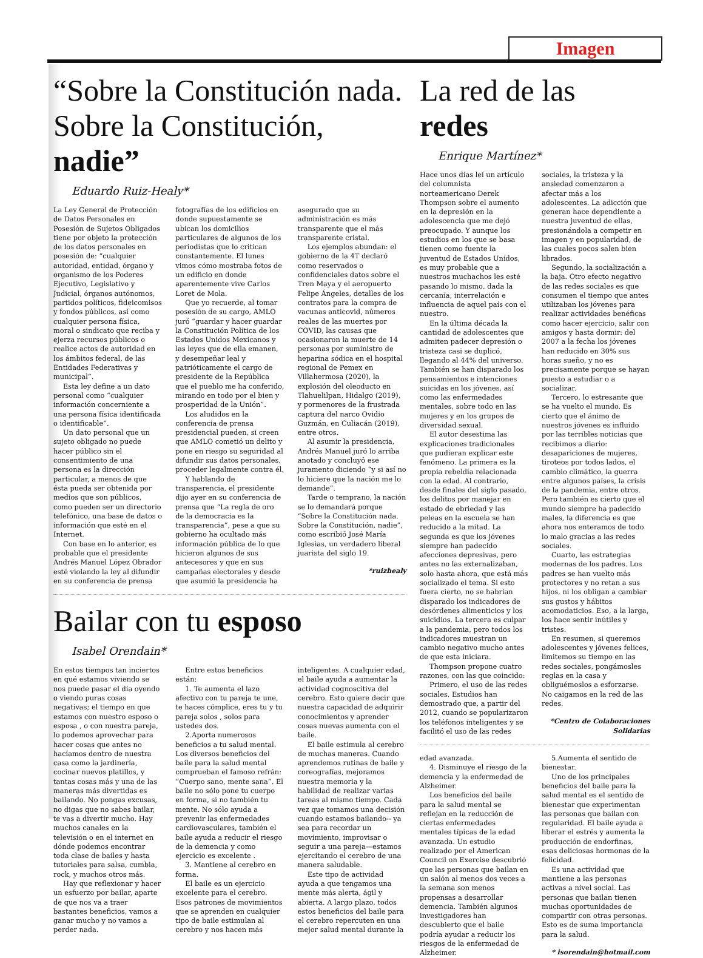Imagen
“Sobre la Constitución nada. Sobre la Constitución, nadie”
Eduardo Ruiz-Healy*
La Ley General de Protección de Datos Personales en Posesión de Sujetos Obligados tiene por objeto la protección de los datos personales en posesión de: “cualquier autoridad, entidad, órgano y organismo de los Poderes Ejecutivo, Legislativo y Judicial, órganos autónomos, partidos políticos, fideicomisos y fondos públicos, así como cualquier persona física, moral o sindicato que reciba y ejerza recursos públicos o realice actos de autoridad en los ámbitos federal, de las Entidades Federativas y municipal”.
Esta ley define a un dato personal como “cualquier información concerniente a una persona física identificada o identificable”.
Un dato personal que un sujeto obligado no puede hacer público sin el consentimiento de una persona es la dirección particular, a menos de que ésta pueda ser obtenida por medios que son públicos, como pueden ser un directorio telefónico, una base de datos o información que esté en el Internet.
Con base en lo anterior, es probable que el presidente Andrés Manuel López Obrador esté violando la ley al difundir en su conferencia de prensa fotografías de los edificios en donde supuestamente se ubican los domicilios particulares de algunos de los periodistas que lo critican constantemente. El lunes vimos cómo mostraba fotos de un edificio en donde aparentemente vive Carlos Loret de Mola.
Que yo recuerde, al tomar posesión de su cargo, AMLO juró “guardar y hacer guardar la Constitución Política de los Estados Unidos Mexicanos y las leyes que de ella emanen, y desempeñar leal y patrióticamente el cargo de presidente de la República que el pueblo me ha conferido, mirando en todo por el bien y prosperidad de la Unión”.
Los aludidos en la conferencia de prensa presidencial pueden, si creen que AMLO cometió un delito y pone en riesgo su seguridad al difundir sus datos personales, proceder legalmente contra él.
Y hablando de transparencia, el presidente dijo ayer en su conferencia de prensa que “La regla de oro de la democracia es la transparencia”, pese a que su gobierno ha ocultado más información pública de lo que hicieron algunos de sus antecesores y que en sus campañas electorales y desde que asumió la presidencia ha asegurado que su administración es más transparente que el más transparente cristal.
Los ejemplos abundan: el gobierno de la 4T declaró como reservados o confidenciales datos sobre el Tren Maya y el aeropuerto Felipe Ángeles, detalles de los contratos para la compra de vacunas anticovid, números reales de las muertes por COVID, las causas que ocasionaron la muerte de 14 personas por suministro de heparina sódica en el hospital regional de Pemex en Villahermosa (2020), la explosión del oleoducto en Tlahuelilpan, Hidalgo (2019), y pormenores de la frustrada captura del narco Ovidio Guzmán, en Culiacán (2019), entre otros.
Al asumir la presidencia, Andrés Manuel juró lo arriba anotado y concluyó ese juramento diciendo “y si así no lo hiciere que la nación me lo demande”.
Tarde o temprano, la nación se lo demandará porque “Sobre la Constitución nada. Sobre la Constitución, nadie”, como escribió José María Iglesias, un verdadero liberal juarista del siglo 19.
*ruizhealy
Bailar con tu esposo
Isabel Orendain*
En estos tiempos tan inciertos en qué estamos viviendo se nos puede pasar el día oyendo o viendo puras cosas negativas; el tiempo en que estamos con nuestro esposo o esposa , o con nuestra pareja, lo podemos aprovechar para hacer cosas que antes no hacíamos dentro de nuestra casa como la jardinería, cocinar nuevos platillos, y tantas cosas más y una de las maneras más divertidas es bailando. No pongas excusas, no digas que no sabes bailar, te vas a divertir mucho. Hay muchos canales en la televisión o en el internet en dónde podemos encontrar toda clase de bailes y hasta tutoriales para salsa, cumbia, rock, y muchos otros más.
Hay que reflexionar y hacer un esfuerzo por bailar, aparte de que nos va a traer bastantes beneficios, vamos a ganar mucho y no vamos a perder nada.
Entre estos beneficios están:
1. Te aumenta el lazo afectivo con tu pareja te une, te haces cómplice, eres tu y tu pareja solos , solos para ustedes dos.
2.Aporta numerosos beneficios a tu salud mental. Los diversos beneficios del baile para la salud mental comprueban el famoso refrán: “Cuerpo sano, mente sana”. El baile no sólo pone tu cuerpo en forma, si no también tu mente. No sólo ayuda a prevenir las enfermedades cardiovasculares, también el baile ayuda a reducir el riesgo de la demencia y como ejercicio es excelente .
3. Mantiene al cerebro en forma.
El baile es un ejercicio excelente para el cerebro. Esos patrones de movimientos que se aprenden en cualquier tipo de baile estimulan al cerebro y nos hacen más inteligentes. A cualquier edad, el baile ayuda a aumentar la actividad cognoscitiva del cerebro. Esto quiere decir que nuestra capacidad de adquirir conocimientos y aprender cosas nuevas aumenta con el baile.
El baile estimula al cerebro de muchas maneras. Cuando aprendemos rutinas de baile y coreografías, mejoramos nuestra memoria y la habilidad de realizar varias tareas al mismo tiempo. Cada vez que tomamos una decisión cuando estamos bailando-- ya sea para recordar un movimiento, improvisar o seguir a una pareja—estamos ejercitando el cerebro de una manera saludable.
Este tipo de actividad ayuda a que tengamos una mente más alerta, ágil y abierta. A largo plazo, todos estos beneficios del baile para el cerebro repercuten en una mejor salud mental durante la
La red de las redes
Enrique Martínez*
Hace unos días leí un artículo del columnista norteamericano Derek Thompson sobre el aumento en la depresión en la adolescencia que me dejó preocupado. Y aunque los estudios en los que se basa tienen como fuente la juventud de Estados Unidos, es muy probable que a nuestros muchachos les esté pasando lo mismo, dada la cercanía, interrelación e influencia de aquel país con el nuestro.
En la última década la cantidad de adolescentes que admiten padecer depresión o tristeza casi se duplicó, llegando al 44% del universo. También se han disparado los pensamientos e intenciones suicidas en los jóvenes, así como las enfermedades mentales, sobre todo en las mujeres y en los grupos de diversidad sexual.
El autor desestima las explicaciones tradicionales que pudieran explicar este fenómeno. La primera es la propia rebeldía relacionada con la edad. Al contrario, desde finales del siglo pasado, los delitos por manejar en estado de ebriedad y las peleas en la escuela se han reducido a la mitad. La segunda es que los jóvenes siempre han padecido afecciones depresivas, pero antes no las externalizaban, solo hasta ahora, que está más socializado el tema. Si esto fuera cierto, no se habrían disparado los indicadores de desórdenes alimenticios y los suicidios. La tercera es culpar a la pandemia, pero todos los indicadores muestran un cambio negativo mucho antes de que esta iniciara.
Thompson propone cuatro razones, con las que coincido:
Primero, el uso de las redes sociales. Estudios han demostrado que, a partir del 2012, cuando se popularizaron los teléfonos inteligentes y se facilitó el uso de las redes sociales, la tristeza y la ansiedad comenzaron a afectar más a los adolescentes. La adicción que generan hace dependiente a nuestra juventud de ellas, presionándola a competir en imagen y en popularidad, de las cuales pocos salen bien librados.
Segundo, la socialización a la baja. Otro efecto negativo de las redes sociales es que consumen el tiempo que antes utilizaban los jóvenes para realizar actividades benéficas como hacer ejercicio, salir con amigos y hasta dormir: del 2007 a la fecha los jóvenes han reducido en 30% sus horas sueño, y no es precisamente porque se hayan puesto a estudiar o a socializar.
Tercero, lo estresante que se ha vuelto el mundo. Es cierto que el ánimo de nuestros jóvenes es influido por las terribles noticias que recibimos a diario: desapariciones de mujeres, tiroteos por todos lados, el cambio climático, la guerra entre algunos países, la crisis de la pandemia, entre otros. Pero también es cierto que el mundo siempre ha padecido males, la diferencia es que ahora nos enteramos de todo lo malo gracias a las redes sociales.
Cuarto, las estrategias modernas de los padres. Los padres se han vuelto más protectores y no retan a sus hijos, ni los obligan a cambiar sus gustos y hábitos acomodaticios. Eso, a la larga, los hace sentir inútiles y tristes.
En resumen, si queremos adolescentes y jóvenes felices, limitemos su tiempo en las redes sociales, pongámosles reglas en la casa y obliguémoslos a esforzarse. No caigamos en la red de las redes.
*Centro de Colaboraciones Solidarias
edad avanzada.
4. Disminuye el riesgo de la demencia y la enfermedad de Alzheimer.
Los beneficios del baile para la salud mental se reflejan en la reducción de ciertas enfermedades mentales típicas de la edad avanzada. Un estudio realizado por el American Council on Exercise descubrió que las personas que bailan en un salón al menos dos veces a la semana son menos propensas a desarrollar demencia. También algunos investigadores han descubierto que el baile podría ayudar a reducir los riesgos de la enfermedad de Alzheimer.
5.Aumenta el sentido de bienestar.
Uno de los principales beneficios del baile para la salud mental es el sentido de bienestar que experimentan las personas que bailan con regularidad. El baile ayuda a liberar el estrés y aumenta la producción de endorfinas, esas deliciosas hormonas de la felicidad.
Es una actividad que mantiene a las personas activas a nivel social. Las personas que bailan tienen muchas oportunidades de compartir con otras personas. Esto es de suma importancia para la salud.
* isorendain@hotmail.com